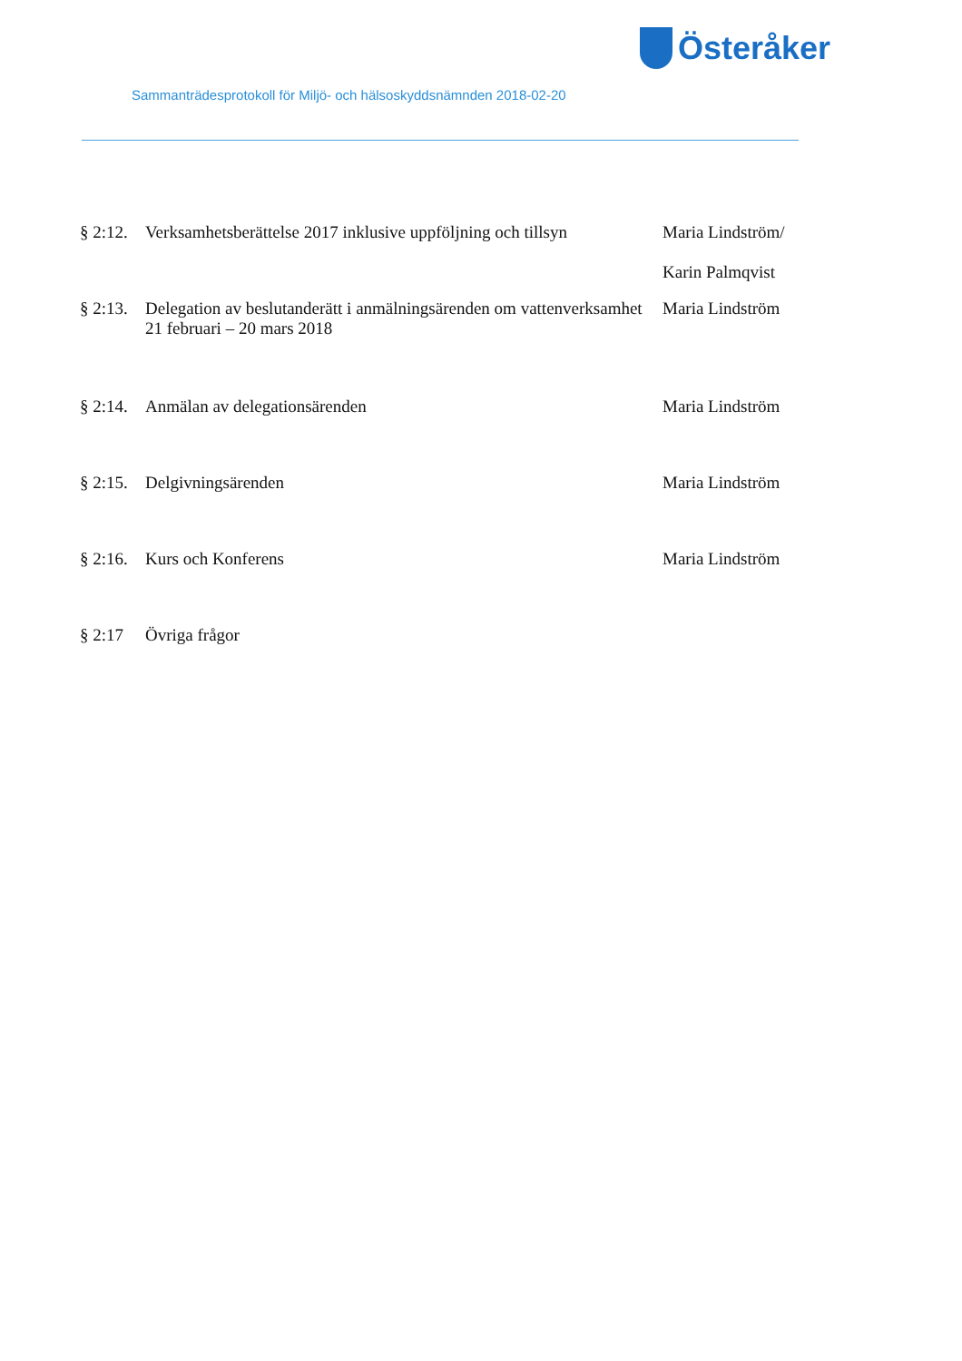Österåker
Sammanträdesprotokoll för Miljö- och hälsoskyddsnämnden 2018-02-20
§ 2:12.
Verksamhetsberättelse 2017 inklusive uppföljning och tillsyn
Maria Lindström/
Karin Palmqvist
§ 2:13.
Delegation av beslutanderätt i anmälningsärenden om vattenverksamhet 21 februari – 20 mars 2018
Maria Lindström
§ 2:14.
Anmälan av delegationsärenden Maria Lindström
§ 2:15.
Delgivningsärenden Maria Lindström
§ 2:16.
Kurs och Konferens Maria Lindström
§ 2:17 Övriga frågor